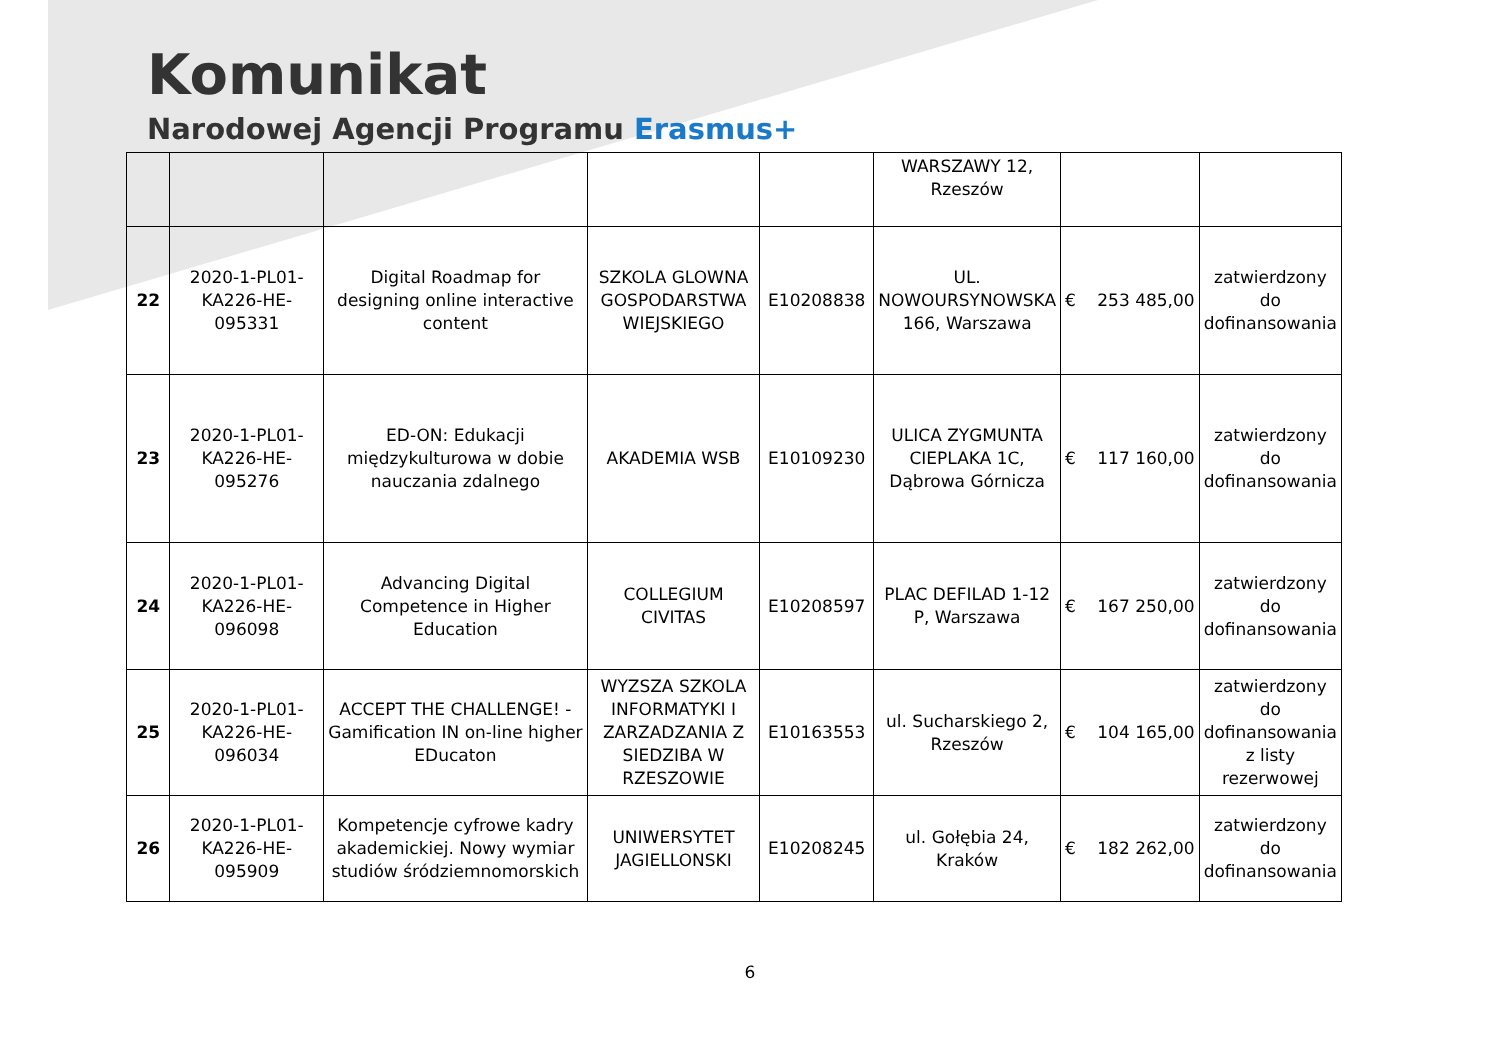Komunikat
Narodowej Agencji Programu Erasmus+
| | | | | | WARSZAWY 12, Rzeszów | | |
| 22 | 2020-1-PL01-KA226-HE-095331 | Digital Roadmap for designing online interactive content | SZKOLA GLOWNA GOSPODARSTWA WIEJSKIEGO | E10208838 | UL. NOWOURSYNOWSKA 166, Warszawa | € 253 485,00 | zatwierdzony do dofinansowania |
| 23 | 2020-1-PL01-KA226-HE-095276 | ED-ON: Edukacji międzykulturowa w dobie nauczania zdalnego | AKADEMIA WSB | E10109230 | ULICA ZYGMUNTA CIEPLAKA 1C, Dąbrowa Górnicza | € 117 160,00 | zatwierdzony do dofinansowania |
| 24 | 2020-1-PL01-KA226-HE-096098 | Advancing Digital Competence in Higher Education | COLLEGIUM CIVITAS | E10208597 | PLAC DEFILAD 1-12 P, Warszawa | € 167 250,00 | zatwierdzony do dofinansowania |
| 25 | 2020-1-PL01-KA226-HE-096034 | ACCEPT THE CHALLENGE! - Gamification IN on-line higher EDucaton | WYZSZA SZKOLA INFORMATYKI I ZARZADZANIA Z SIEDZIBA W RZESZOWIE | E10163553 | ul. Sucharskiego 2, Rzeszów | € 104 165,00 | zatwierdzony do dofinansowania z listy rezerwowej |
| 26 | 2020-1-PL01-KA226-HE-095909 | Kompetencje cyfrowe kadry akademickiej. Nowy wymiar studiów śródziemnomorskich | UNIWERSYTET JAGIELLONSKI | E10208245 | ul. Gołębia 24, Kraków | € 182 262,00 | zatwierdzony do dofinansowania |
6